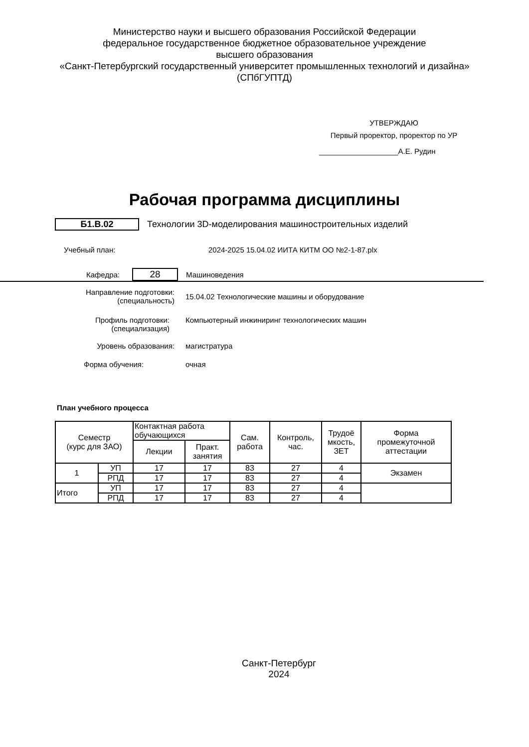Министерство науки и высшего образования Российской Федерации
федеральное государственное бюджетное образовательное учреждение
высшего образования
«Санкт-Петербургский государственный университет промышленных технологий и дизайна»
(СПбГУПТД)
УТВЕРЖДАЮ
Первый проректор, проректор по УР
___________________А.Е. Рудин
Рабочая программа дисциплины
Б1.В.02
Технологии 3D-моделирования машиностроительных изделий
Учебный план:
2024-2025 15.04.02 ИИТА КИТМ ОО №2-1-87.plx
Кафедра:
28
Машиноведения
Направление подготовки:
(специальность)
15.04.02 Технологические машины и оборудование
Профиль подготовки:
(специализация)
Компьютерный инжиниринг технологических машин
Уровень образования: магистратура
Форма обучения: очная
План учебного процесса
| Семестр (курс для ЗАО) | | Контактная работа обучающихся | | Сам. работа | Контроль, час. | Трудоё мкость, ЗЕТ | Форма промежуточной аттестации |
| --- | --- | --- | --- | --- | --- | --- | --- |
| | | Лекции | Практ. занятия | | | | |
| 1 | УП | 17 | 17 | 83 | 27 | 4 | Экзамен |
| | РПД | 17 | 17 | 83 | 27 | 4 | |
| Итого | УП | 17 | 17 | 83 | 27 | 4 | |
| | РПД | 17 | 17 | 83 | 27 | 4 | |
Санкт-Петербург
2024